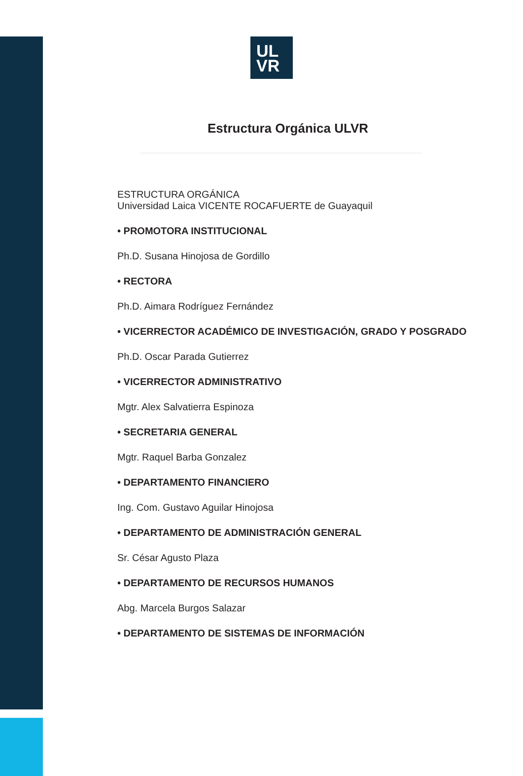UL
VR
Estructura Orgánica ULVR
ESTRUCTURA ORGÁNICA
Universidad Laica VICENTE ROCAFUERTE de Guayaquil
• PROMOTORA INSTITUCIONAL
Ph.D. Susana Hinojosa de Gordillo
• RECTORA
Ph.D. Aimara Rodríguez Fernández
• VICERRECTOR ACADÉMICO DE INVESTIGACIÓN, GRADO Y POSGRADO
Ph.D. Oscar Parada Gutierrez
• VICERRECTOR ADMINISTRATIVO
Mgtr. Alex Salvatierra Espinoza
• SECRETARIA GENERAL
Mgtr. Raquel Barba Gonzalez
• DEPARTAMENTO FINANCIERO
Ing. Com. Gustavo Aguilar Hinojosa
• DEPARTAMENTO DE ADMINISTRACIÓN GENERAL
Sr. César Agusto Plaza
• DEPARTAMENTO DE RECURSOS HUMANOS
Abg. Marcela Burgos Salazar
• DEPARTAMENTO DE SISTEMAS DE INFORMACIÓN